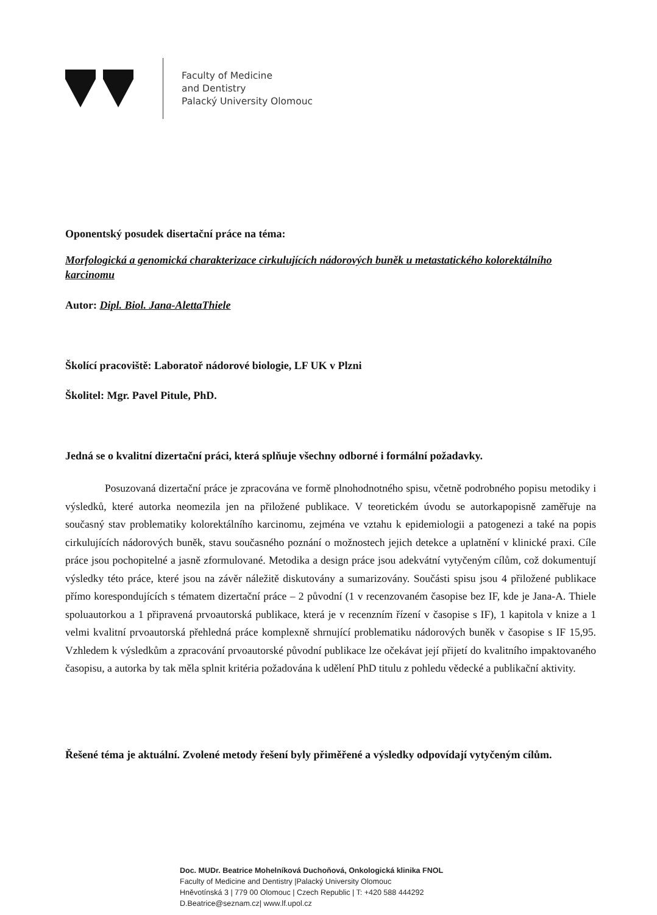Faculty of Medicine
and Dentistry
Palacký University Olomouc
Oponentský posudek disertační práce na téma:
Morfologická a genomická charakterizace cirkulujících nádorových buněk u metastatického kolorektálního karcinomu
Autor: Dipl. Biol. Jana-AlettaThiele
Školící pracoviště: Laboratoř nádorové biologie, LF UK v Plzni
Školitel: Mgr. Pavel Pitule, PhD.
Jedná se o kvalitní dizertační práci, která splňuje všechny odborné i formální požadavky.
Posuzovaná dizertační práce je zpracována ve formě plnohodnotného spisu, včetně podrobného popisu metodiky i výsledků, které autorka neomezila jen na přiložené publikace. V teoretickém úvodu se autorkapopisně zaměřuje na současný stav problematiky kolorektálního karcinomu, zejména ve vztahu k epidemiologii a patogenezi a také na popis cirkulujících nádorových buněk, stavu současného poznání o možnostech jejich detekce a uplatnění v klinické praxi. Cíle práce jsou pochopitelné a jasně zformulované. Metodika a design práce jsou adekvátní vytyčeným cílům, což dokumentují výsledky této práce, které jsou na závěr náležitě diskutovány a sumarizovány. Součásti spisu jsou 4 přiložené publikace přímo korespondujících s tématem dizertační práce – 2 původní (1 v recenzovaném časopise bez IF, kde je Jana-A. Thiele spoluautorkou a 1 připravená prvoautorská publikace, která je v recenzním řízení v časopise s IF), 1 kapitola v knize a 1 velmi kvalitní prvoautorská přehledná práce komplexně shrnující problematiku nádorových buněk v časopise s IF 15,95. Vzhledem k výsledkům a zpracování prvoautorské původní publikace lze očekávat její přijetí do kvalitního impaktovaného časopisu, a autorka by tak měla splnit kritéria požadována k udělení PhD titulu z pohledu vědecké a publikační aktivity.
Řešené téma je aktuální. Zvolené metody řešení byly přiměřené a výsledky odpovídají vytyčeným cílům.
Doc. MUDr. Beatrice Mohelníková Duchoňová, Onkologická klinika FNOL
Faculty of Medicine and Dentistry |Palacký University Olomouc
Hněvotínská 3 | 779 00 Olomouc | Czech Republic | T: +420 588 444292
D.Beatrice@seznam.cz| www.lf.upol.cz